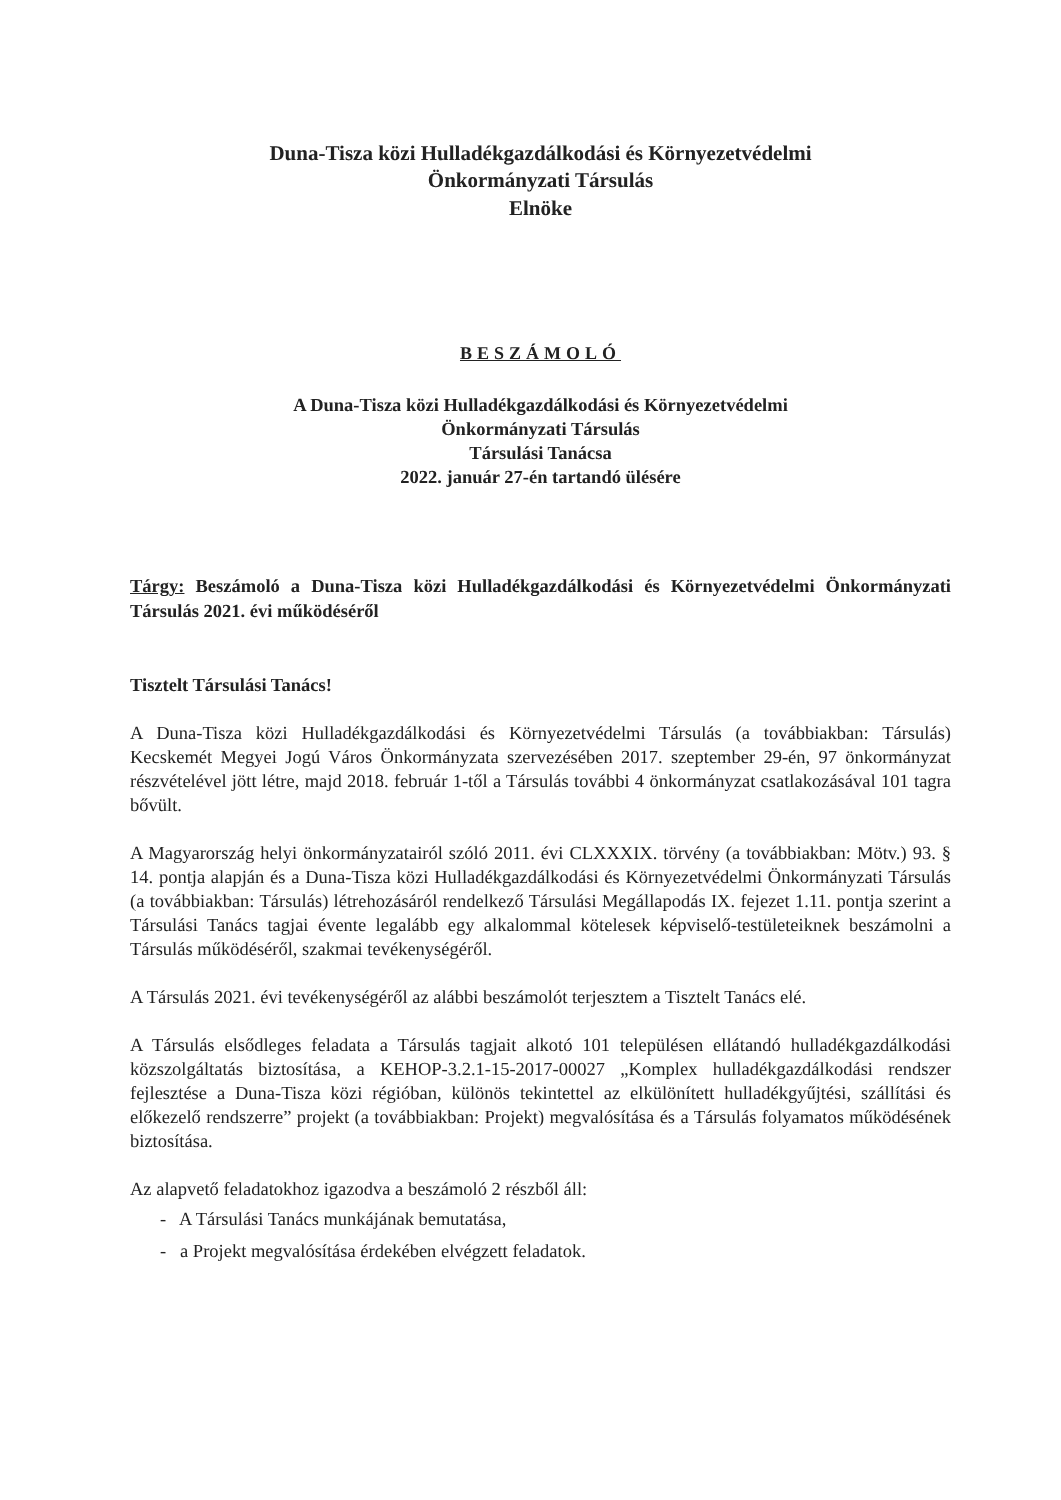Duna-Tisza közi Hulladékgazdálkodási és Környezetvédelmi
Önkormányzati Társulás
Elnöke
BESZÁMOLÓ
A Duna-Tisza közi Hulladékgazdálkodási és Környezetvédelmi
Önkormányzati Társulás
Társulási Tanácsa
2022. január 27-én tartandó ülésére
Tárgy: Beszámoló a Duna-Tisza közi Hulladékgazdálkodási és Környezetvédelmi Önkormányzati Társulás 2021. évi működéséről
Tisztelt Társulási Tanács!
A Duna-Tisza közi Hulladékgazdálkodási és Környezetvédelmi Társulás (a továbbiakban: Társulás) Kecskemét Megyei Jogú Város Önkormányzata szervezésében 2017. szeptember 29-én, 97 önkormányzat részvételével jött létre, majd 2018. február 1-től a Társulás további 4 önkormányzat csatlakozásával 101 tagra bővült.
A Magyarország helyi önkormányzatairól szóló 2011. évi CLXXXIX. törvény (a továbbiakban: Mötv.) 93. § 14. pontja alapján és a Duna-Tisza közi Hulladékgazdálkodási és Környezetvédelmi Önkormányzati Társulás (a továbbiakban: Társulás) létrehozásáról rendelkező Társulási Megállapodás IX. fejezet 1.11. pontja szerint a Társulási Tanács tagjai évente legalább egy alkalommal kötelesek képviselő-testületeiknek beszámolni a Társulás működéséről, szakmai tevékenységéről.
A Társulás 2021. évi tevékenységéről az alábbi beszámolót terjesztem a Tisztelt Tanács elé.
A Társulás elsődleges feladata a Társulás tagjait alkotó 101 településen ellátandó hulladékgazdálkodási közszolgáltatás biztosítása, a KEHOP-3.2.1-15-2017-00027 „Komplex hulladékgazdálkodási rendszer fejlesztése a Duna-Tisza közi régióban, különös tekintettel az elkülönített hulladékgyűjtési, szállítási és előkezelő rendszerre” projekt (a továbbiakban: Projekt) megvalósítása és a Társulás folyamatos működésének biztosítása.
Az alapvető feladatokhoz igazodva a beszámoló 2 részből áll:
- A Társulási Tanács munkájának bemutatása,
- a Projekt megvalósítása érdekében elvégzett feladatok.